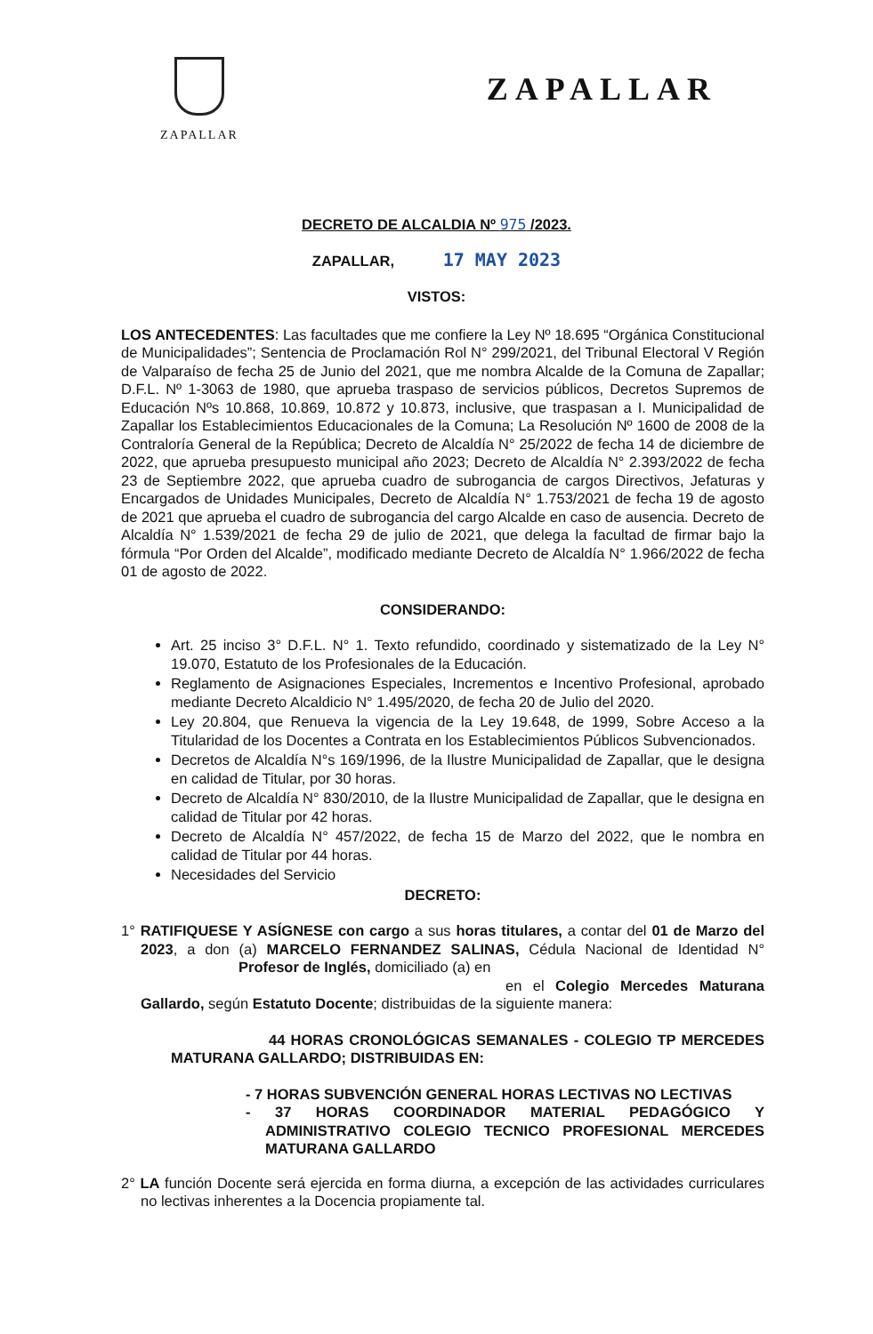ZAPALLAR
ZAPALLAR
DECRETO DE ALCALDIA Nº 975 /2023.
ZAPALLAR, 17 MAY 2023
VISTOS:
LOS ANTECEDENTES: Las facultades que me confiere la Ley Nº 18.695 “Orgánica Constitucional de Municipalidades”; Sentencia de Proclamación Rol N° 299/2021, del Tribunal Electoral V Región de Valparaíso de fecha 25 de Junio del 2021, que me nombra Alcalde de la Comuna de Zapallar; D.F.L. Nº 1-3063 de 1980, que aprueba traspaso de servicios públicos, Decretos Supremos de Educación Nºs 10.868, 10.869, 10.872 y 10.873, inclusive, que traspasan a I. Municipalidad de Zapallar los Establecimientos Educacionales de la Comuna; La Resolución Nº 1600 de 2008 de la Contraloría General de la República; Decreto de Alcaldía N° 25/2022 de fecha 14 de diciembre de 2022, que aprueba presupuesto municipal año 2023; Decreto de Alcaldía N° 2.393/2022 de fecha 23 de Septiembre 2022, que aprueba cuadro de subrogancia de cargos Directivos, Jefaturas y Encargados de Unidades Municipales, Decreto de Alcaldía N° 1.753/2021 de fecha 19 de agosto de 2021 que aprueba el cuadro de subrogancia del cargo Alcalde en caso de ausencia. Decreto de Alcaldía N° 1.539/2021 de fecha 29 de julio de 2021, que delega la facultad de firmar bajo la fórmula “Por Orden del Alcalde”, modificado mediante Decreto de Alcaldía N° 1.966/2022 de fecha 01 de agosto de 2022.
CONSIDERANDO:
Art. 25 inciso 3° D.F.L. N° 1. Texto refundido, coordinado y sistematizado de la Ley N° 19.070, Estatuto de los Profesionales de la Educación.
Reglamento de Asignaciones Especiales, Incrementos e Incentivo Profesional, aprobado mediante Decreto Alcaldicio N° 1.495/2020, de fecha 20 de Julio del 2020.
Ley 20.804, que Renueva la vigencia de la Ley 19.648, de 1999, Sobre Acceso a la Titularidad de los Docentes a Contrata en los Establecimientos Públicos Subvencionados.
Decretos de Alcaldía N°s 169/1996, de la Ilustre Municipalidad de Zapallar, que le designa en calidad de Titular, por 30 horas.
Decreto de Alcaldía N° 830/2010, de la Ilustre Municipalidad de Zapallar, que le designa en calidad de Titular por 42 horas.
Decreto de Alcaldía N° 457/2022, de fecha 15 de Marzo del 2022, que le nombra en calidad de Titular por 44 horas.
Necesidades del Servicio
DECRETO:
1° RATIFIQUESE Y ASÍGNESE con cargo a sus horas titulares, a contar del 01 de Marzo del 2023, a don (a) MARCELO FERNANDEZ SALINAS, Cédula Nacional de Identidad N° Profesor de Inglés, domiciliado (a) en
en el Colegio Mercedes Maturana Gallardo, según Estatuto Docente; distribuidas de la siguiente manera:
44 HORAS CRONOLÓGICAS SEMANALES - COLEGIO TP MERCEDES MATURANA GALLARDO; DISTRIBUIDAS EN:
- 7 HORAS SUBVENCIÓN GENERAL HORAS LECTIVAS NO LECTIVAS
- 37 HORAS COORDINADOR MATERIAL PEDAGÓGICO Y ADMINISTRATIVO COLEGIO TECNICO PROFESIONAL MERCEDES MATURANA GALLARDO
2° LA función Docente será ejercida en forma diurna, a excepción de las actividades curriculares no lectivas inherentes a la Docencia propiamente tal.